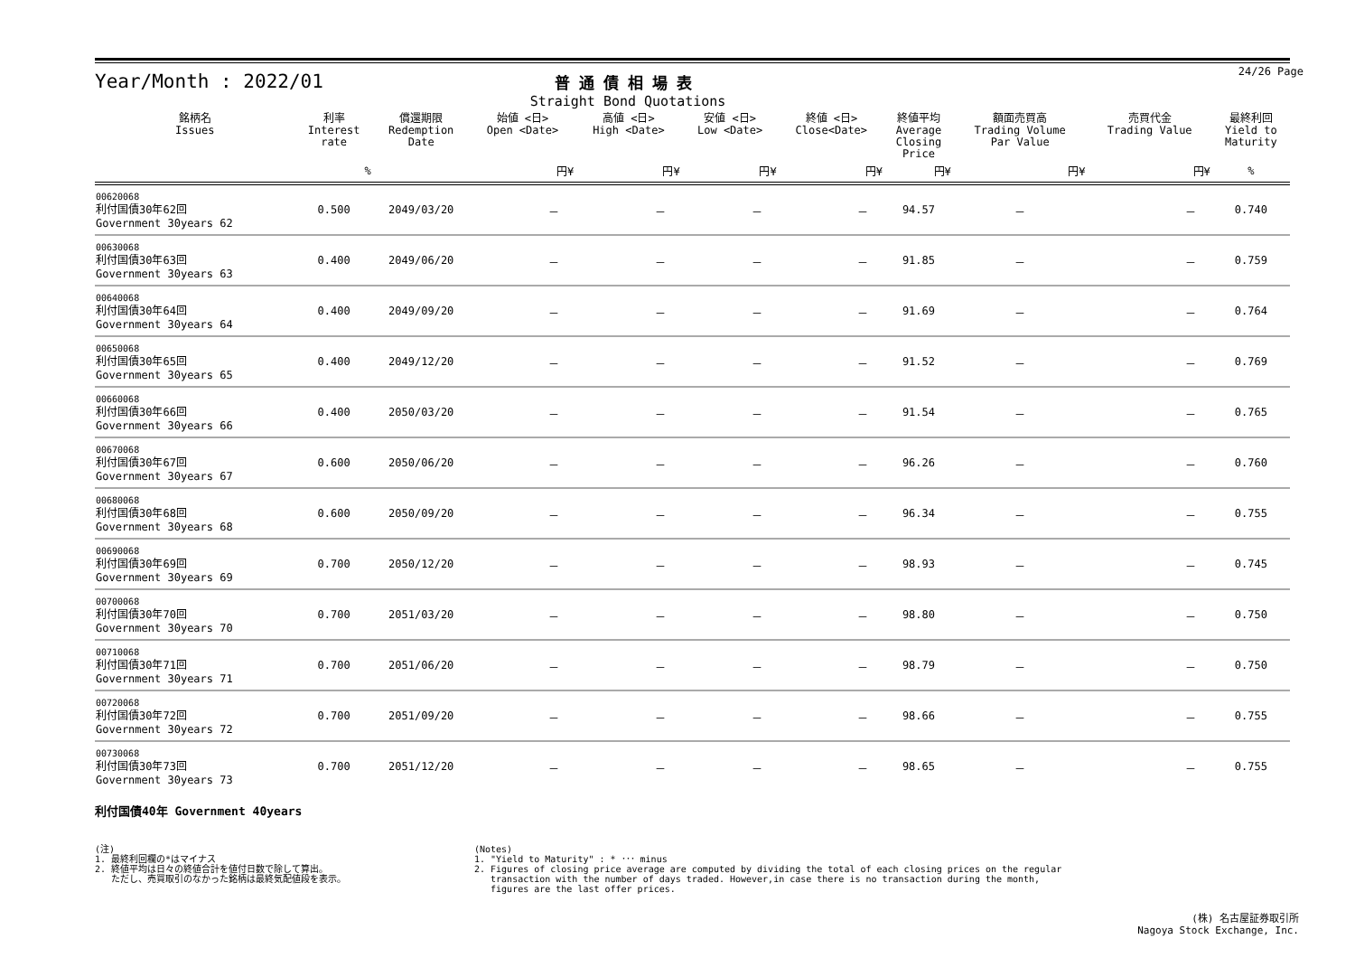Year/Month : 2022/01
普通債相場表
Straight Bond Quotations
24/26 Page
| 銘柄名 Issues | 利率 Interest rate | 償還期限 Redemption Date | 始値 <日> Open <Date> | 高値 <日> High <Date> | 安値 <日> Low <Date> | 終値 <日> Close<Date> | 終値平均 Average Closing Price | 額面売買高 Trading Volume Par Value | 売買代金 Trading Value | 最終利回 Yield to Maturity |
| --- | --- | --- | --- | --- | --- | --- | --- | --- | --- | --- |
| | % | | 円¥ | 円¥ | 円¥ | 円¥ | 円¥ | 円¥ | 円¥ | % |
| 00620068 利付国債30年62回 Government 30years 62 | 0.500 | 2049/03/20 | － | － | － | － | 94.57 | － | － | 0.740 |
| 00630068 利付国債30年63回 Government 30years 63 | 0.400 | 2049/06/20 | － | － | － | － | 91.85 | － | － | 0.759 |
| 00640068 利付国債30年64回 Government 30years 64 | 0.400 | 2049/09/20 | － | － | － | － | 91.69 | － | － | 0.764 |
| 00650068 利付国債30年65回 Government 30years 65 | 0.400 | 2049/12/20 | － | － | － | － | 91.52 | － | － | 0.769 |
| 00660068 利付国債30年66回 Government 30years 66 | 0.400 | 2050/03/20 | － | － | － | － | 91.54 | － | － | 0.765 |
| 00670068 利付国債30年67回 Government 30years 67 | 0.600 | 2050/06/20 | － | － | － | － | 96.26 | － | － | 0.760 |
| 00680068 利付国債30年68回 Government 30years 68 | 0.600 | 2050/09/20 | － | － | － | － | 96.34 | － | － | 0.755 |
| 00690068 利付国債30年69回 Government 30years 69 | 0.700 | 2050/12/20 | － | － | － | － | 98.93 | － | － | 0.745 |
| 00700068 利付国債30年70回 Government 30years 70 | 0.700 | 2051/03/20 | － | － | － | － | 98.80 | － | － | 0.750 |
| 00710068 利付国債30年71回 Government 30years 71 | 0.700 | 2051/06/20 | － | － | － | － | 98.79 | － | － | 0.750 |
| 00720068 利付国債30年72回 Government 30years 72 | 0.700 | 2051/09/20 | － | － | － | － | 98.66 | － | － | 0.755 |
| 00730068 利付国債30年73回 Government 30years 73 | 0.700 | 2051/12/20 | － | － | － | － | 98.65 | － | － | 0.755 |
利付国債40年 Government 40years
(注)
1. 最終利回欄の*はマイナス
2. 終値平均は日々の終値合計を値付日数で除して算出。
ただし、売買取引のなかった銘柄は最終気配値段を表示。
(Notes)
1. "Yield to Maturity" : * ･･･ minus
2. Figures of closing price average are computed by dividing the total of each closing prices on the regular
transaction with the number of days traded. However,in case there is no transaction during the month,
figures are the last offer prices.
(株) 名古屋証券取引所
Nagoya Stock Exchange, Inc.